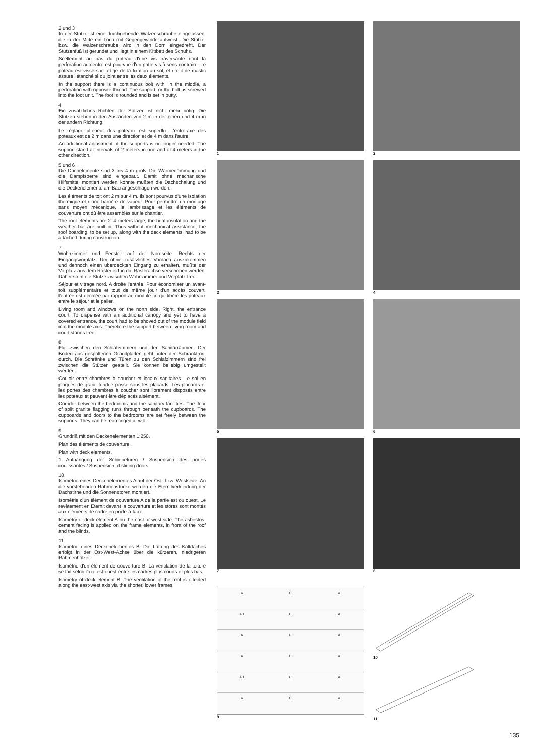2 und 3
In der Stütze ist eine durchgehende Walzenschraube eingelassen, die in der Mitte ein Loch mit Gegengewinde aufweist. Die Stütze, bzw. die Walzenschraube wird in den Dorn eingedreht. Der Stützenfuß ist gerundet und liegt in einem Kittbett des Schuhs.
Scellement au bas du poteau d'une vis traversante dont la perforation au centre est pourvue d'un patte-vis à sens contraire. Le poteau est vissé sur la tige de la fixation au sol, et un lit de mastic assure l'étanchéité du joint entre les deux éléments.
In the support there is a continuous bolt with, in the middle, a perforation with opposite thread. The support, or the bolt, is screwed into the foot unit. The foot is rounded and is set in putty.
4
Ein zusätzliches Richten der Stützen ist nicht mehr nötig. Die Stützen stehen in den Abständen von 2 m in der einen und 4 m in der andern Richtung.
Le réglage ultérieur des poteaux est superflu. L'entre-axe des poteaux est de 2 m dans une direction et de 4 m dans l'autre.
An additional adjustment of the supports is no longer needed. The support stand at intervals of 2 meters in one and of 4 meters in the other direction.
5 und 6
Die Dachelemente sind 2 bis 4 m groß. Die Wärmedämmung und die Dampfsperre sind eingebaut. Damit ohne mechanische Hilfsmittel montiert werden konnte mußten die Dachschalung und die Deckenelemente am Bau angeschlagen werden.
Les éléments de toit ont 2 m sur 4 m. Ils sont pourvus d'une isolation thermique et d'une barrière de vapeur. Pour permettre un montage sans moyen mécanique, le lambrissage et les éléments de couverture ont dû être assemblés sur le chantier.
The roof elements are 2–4 meters large; the heat insulation and the weather bar are built in. Thus without mechanical assistance, the roof boarding, to be set up, along with the deck elements, had to be attached during construction.
7
Wohnzimmer und Fenster auf der Nordseite. Rechts der Eingangsvorplatz. Um ohne zusätzliches Vordach auszukommen und dennoch einen überdeckten Eingang zu erhalten, mußte der Vorplatz aus dem Rasterfeld in die Rasterachse verschoben werden. Daher steht die Stütze zwischen Wohnzimmer und Vorplatz frei.
Séjour et vitrage nord. A droite l'entrée. Pour économiser un avant-toit supplémentaire et tout de même jouir d'un accès couvert, l'entrée est décalée par rapport au module ce qui libère les poteaux entre le séjour et le palier.
Living room and windows on the north side. Right, the entrance court. To dispense with an additional canopy and yet to have a covered entrance, the court had to be shoved out of the module field into the module axis. Therefore the support between living room and court stands free.
8
Flur zwischen den Schlafzimmern und den Sanitärräumen. Der Boden aus gespaltenen Granitplatten geht unter der Schrankfront durch. Die Schränke und Türen zu den Schlafzimmern sind frei zwischen die Stützen gestellt. Sie können beliebig umgestellt werden.
Couloir entre chambres à coucher et locaux sanitaires. Le sol en plaques de granit fendue passe sous les placards. Les placards et les portes des chambres à coucher sont librement disposés entre les poteaux et peuvent être déplacés aisément.
Corridor between the bedrooms and the sanitary facilities. The floor of split granite flagging runs through beneath the cupboards. The cupboards and doors to the bedrooms are set freely between the supports. They can be rearranged at will.
9
Grundriß mit den Deckenelementen 1:250.
Plan des éléments de couverture.
Plan with deck elements.
1 Aufhängung der Schiebetüren / Suspension des portes coulissantes / Suspension of sliding doors
10
Isometrie eines Deckenelementes A auf der Ost- bzw. Westseite. An die vorstehenden Rahmenstücke werden die Eternitverkleidung der Dachstirne und die Sonnenstoren montiert.
Isométrie d'un élément de couverture A de la partie est ou ouest. Le revêtement en Eternit devant la couverture et les stores sont montés aux éléments de cadre en porte-à-faux.
Isometry of deck element A on the east or west side. The asbestos-cement facing is applied on the frame elements, in front of the roof and the blinds.
11
Isometrie eines Deckenelementes B. Die Lüftung des Kaltdaches erfolgt in der Ost-West-Achse über die kürzeren, niedrigeren Rahmenhölzer.
Isométrie d'un élément de couverture B. La ventilation de la toiture se fait selon l'axe est-ouest entre les cadres plus courts et plus bas.
Isometry of deck element B. The ventilation of the roof is effected along the east-west axis via the shorter, lower frames.
1
2
3
4
5
6
7
8
A
B
A
A 1
B
A
A
B
A
A
B
A
A 1
B
A
A
B
A
9
10
11
135